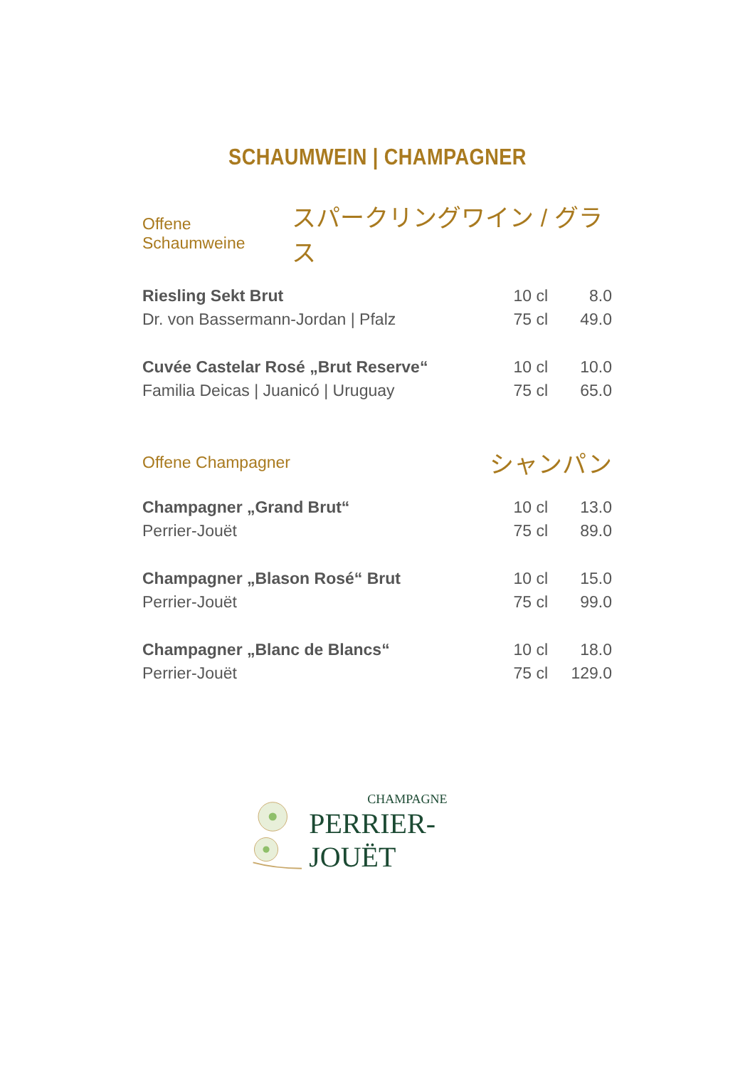SCHAUMWEIN | CHAMPAGNER
Offene Schaumweine スパークリングワイン / グラス
| Riesling Sekt Brut | 10 cl | 8.0 |
| Dr. von Bassermann-Jordan / Pfalz | 75 cl | 49.0 |
| Cuvée Castelar Rosé „Brut Reserve“ | 10 cl | 10.0 |
| Familia Deicas / Juanicó / Uruguay | 75 cl | 65.0 |
Offene Champagner シャンパン
| Champagner „Grand Brut“ | 10 cl | 13.0 |
| Perrier-Jouët | 75 cl | 89.0 |
| Champagner „Blason Rosé“ Brut | 10 cl | 15.0 |
| Perrier-Jouët | 75 cl | 99.0 |
| Champagner „Blanc de Blancs“ | 10 cl | 18.0 |
| Perrier-Jouët | 75 cl | 129.0 |
CHAMPAGNE
PERRIER-JOUËT